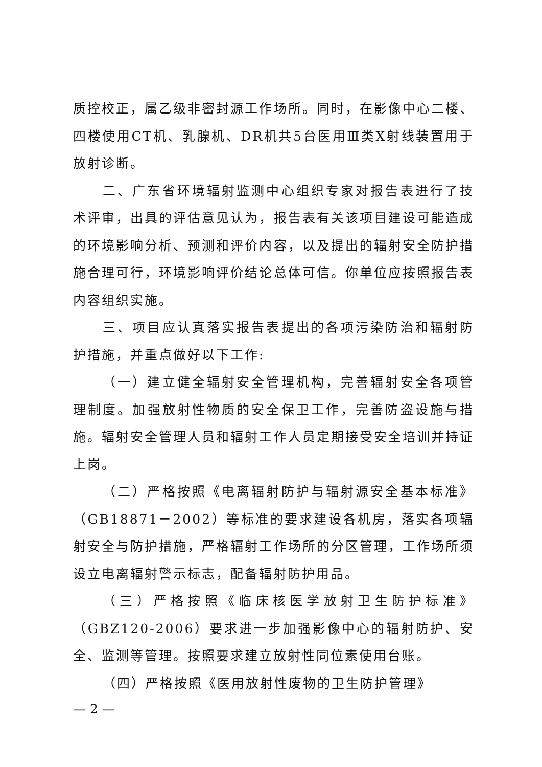质控校正，属乙级非密封源工作场所。同时，在影像中心二楼、四楼使用CT机、乳腺机、DR机共5台医用Ⅲ类X射线装置用于放射诊断。
二、广东省环境辐射监测中心组织专家对报告表进行了技术评审，出具的评估意见认为，报告表有关该项目建设可能造成的环境影响分析、预测和评价内容，以及提出的辐射安全防护措施合理可行，环境影响评价结论总体可信。你单位应按照报告表内容组织实施。
三、项目应认真落实报告表提出的各项污染防治和辐射防护措施，并重点做好以下工作:
（一）建立健全辐射安全管理机构，完善辐射安全各项管理制度。加强放射性物质的安全保卫工作，完善防盗设施与措施。辐射安全管理人员和辐射工作人员定期接受安全培训并持证上岗。
（二）严格按照《电离辐射防护与辐射源安全基本标准》（GB18871－2002）等标准的要求建设各机房，落实各项辐射安全与防护措施，严格辐射工作场所的分区管理，工作场所须设立电离辐射警示标志，配备辐射防护用品。
（三）严格按照《临床核医学放射卫生防护标准》（GBZ120-2006）要求进一步加强影像中心的辐射防护、安全、监测等管理。按照要求建立放射性同位素使用台账。
（四）严格按照《医用放射性废物的卫生防护管理》
— 2 —